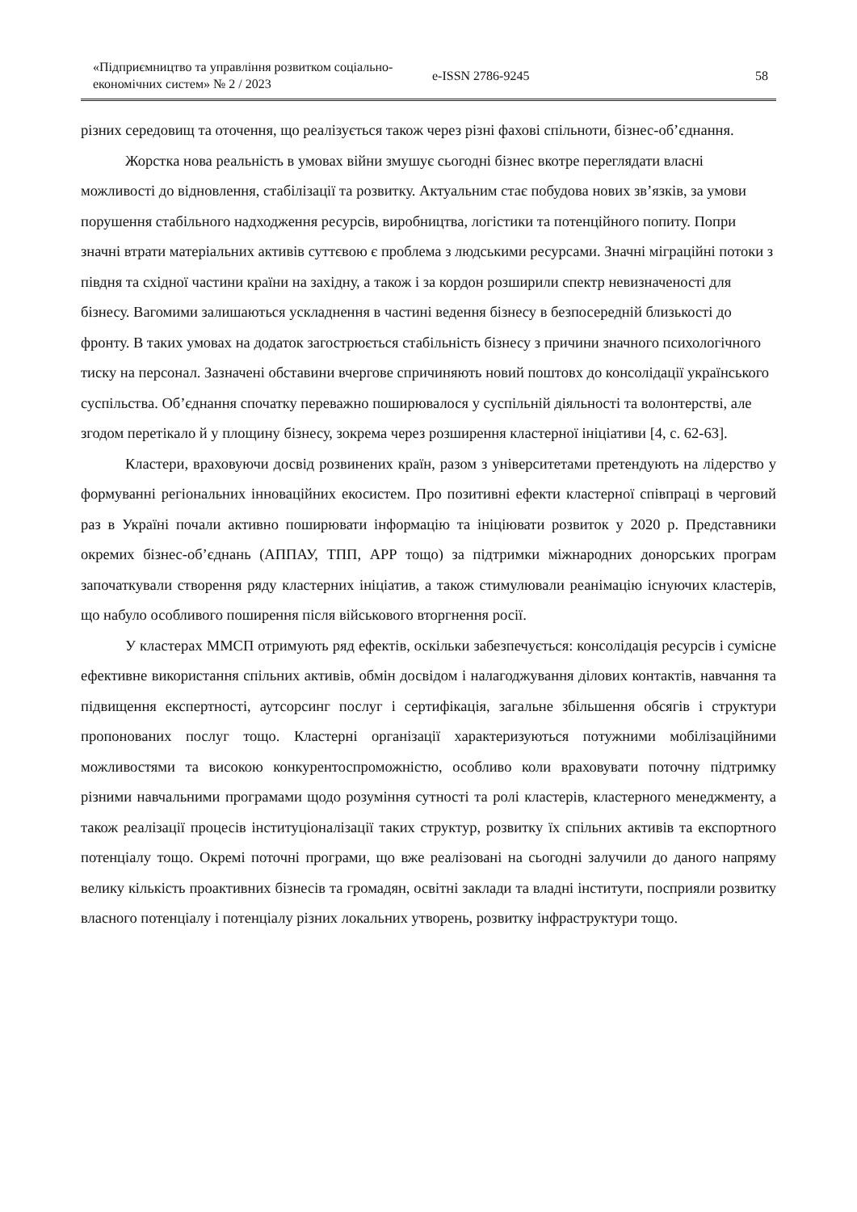«Підприємництво та управління розвитком соціально-економічних систем» № 2 / 2023
e-ISSN 2786-9245
58
різних середовищ та оточення, що реалізується також через різні фахові спільноти, бізнес-об’єднання.
Жорстка нова реальність в умовах війни змушує сьогодні бізнес вкотре переглядати власні можливості до відновлення, стабілізації та розвитку. Актуальним стає побудова нових зв’язків, за умови порушення стабільного надходження ресурсів, виробництва, логістики та потенційного попиту. Попри значні втрати матеріальних активів суттєвою є проблема з людськими ресурсами. Значні міграційні потоки з півдня та східної частини країни на західну, а також і за кордон розширили спектр невизначеності для бізнесу. Вагомими залишаються ускладнення в частині ведення бізнесу в безпосередній близькості до фронту. В таких умовах на додаток загострюється стабільність бізнесу з причини значного психологічного тиску на персонал. Зазначені обставини вчергове спричиняють новий поштовх до консолідації українського суспільства. Об’єднання спочатку переважно поширювалося у суспільній діяльності та волонтерстві, але згодом перетікало й у площину бізнесу, зокрема через розширення кластерної ініціативи [4, с. 62-63].
Кластери, враховуючи досвід розвинених країн, разом з університетами претендують на лідерство у формуванні регіональних інноваційних екосистем. Про позитивні ефекти кластерної співпраці в черговий раз в Україні почали активно поширювати інформацію та ініціювати розвиток у 2020 р. Представники окремих бізнес-об’єднань (АППАУ, ТПП, АРР тощо) за підтримки міжнародних донорських програм започаткували створення ряду кластерних ініціатив, а також стимулювали реанімацію існуючих кластерів, що набуло особливого поширення після військового вторгнення росії.
У кластерах ММСП отримують ряд ефектів, оскільки забезпечується: консолідація ресурсів і сумісне ефективне використання спільних активів, обмін досвідом і налагоджування ділових контактів, навчання та підвищення експертності, аутсорсинг послуг і сертифікація, загальне збільшення обсягів і структури пропонованих послуг тощо. Кластерні організації характеризуються потужними мобілізаційними можливостями та високою конкурентоспроможністю, особливо коли враховувати поточну підтримку різними навчальними програмами щодо розуміння сутності та ролі кластерів, кластерного менеджменту, а також реалізації процесів інституціоналізації таких структур, розвитку їх спільних активів та експортного потенціалу тощо. Окремі поточні програми, що вже реалізовані на сьогодні залучили до даного напряму велику кількість проактивних бізнесів та громадян, освітні заклади та владні інститути, посприяли розвитку власного потенціалу і потенціалу різних локальних утворень, розвитку інфраструктури тощо.